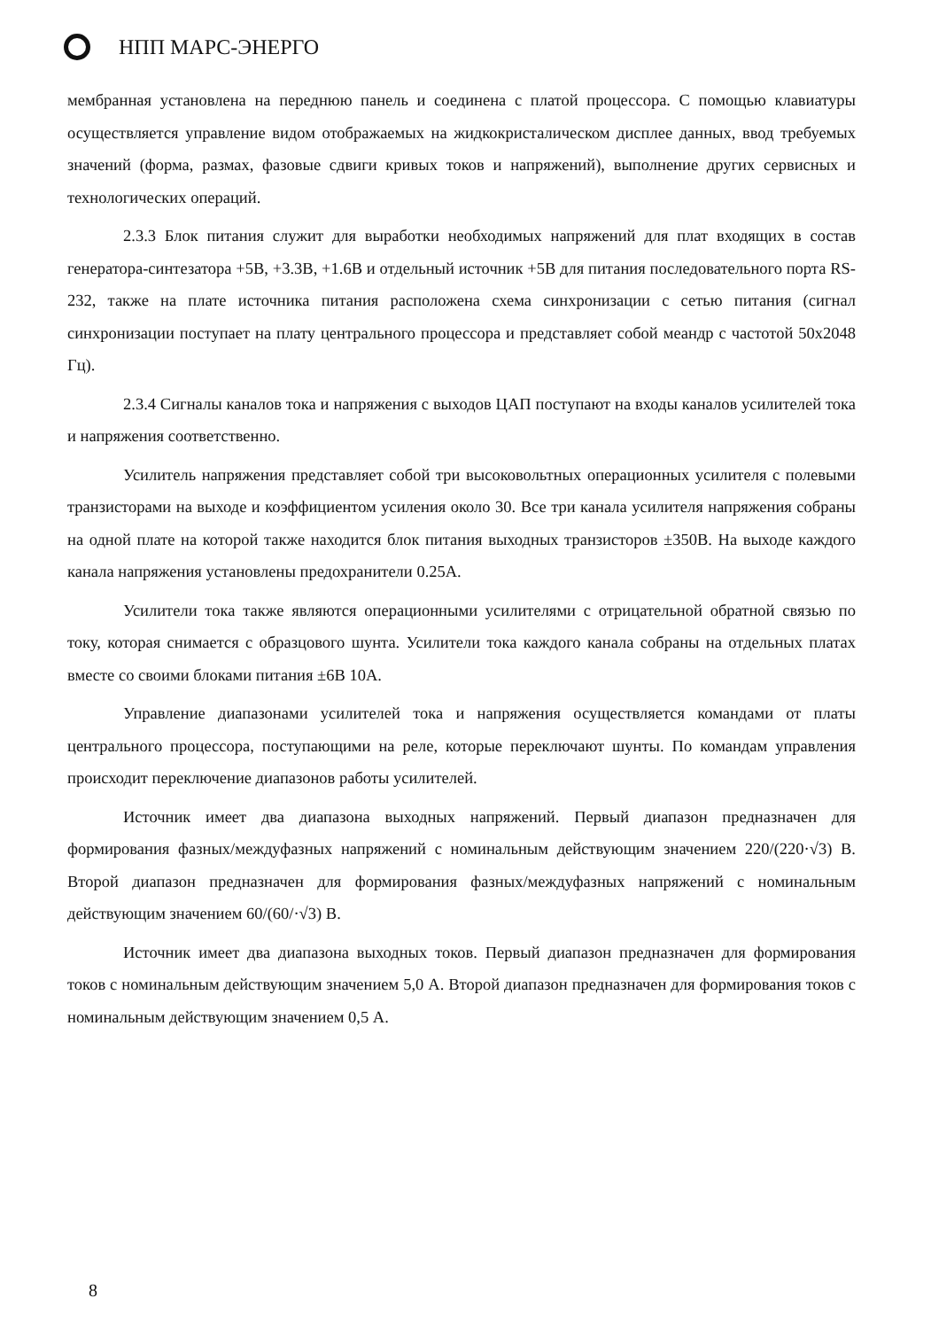НПП МАРС-ЭНЕРГО
мембранная установлена на переднюю панель и соединена с платой процессора. С помощью клавиатуры осуществляется управление видом отображаемых на жидкокристалическом дисплее данных, ввод требуемых значений (форма, размах, фазовые сдвиги кривых токов и напряжений), выполнение других сервисных и технологических операций.
2.3.3 Блок питания служит для выработки необходимых напряжений для плат входящих в состав генератора-синтезатора +5В, +3.3В, +1.6В и отдельный источник +5В для питания последовательного порта RS-232, также на плате источника питания расположена схема синхронизации с сетью питания (сигнал синхронизации поступает на плату центрального процессора и представляет собой меандр с частотой 50x2048 Гц).
2.3.4 Сигналы каналов тока и напряжения с выходов ЦАП поступают на входы каналов усилителей тока и напряжения соответственно.
Усилитель напряжения представляет собой три высоковольтных операционных усилителя с полевыми транзисторами на выходе и коэффициентом усиления около 30. Все три канала усилителя напряжения собраны на одной плате на которой также находится блок питания выходных транзисторов ±350В. На выходе каждого канала напряжения установлены предохранители 0.25А.
Усилители тока также являются операционными усилителями с отрицательной обратной связью по току, которая снимается с образцового шунта. Усилители тока каждого канала собраны на отдельных платах вместе со своими блоками питания ±6В 10А.
Управление диапазонами усилителей тока и напряжения осуществляется командами от платы центрального процессора, поступающими на реле, которые переключают шунты. По командам управления происходит переключение диапазонов работы усилителей.
Источник имеет два диапазона выходных напряжений. Первый диапазон предназначен для формирования фазных/междуфазных напряжений с номинальным действующим значением 220/(220·√3) В. Второй диапазон предназначен для формирования фазных/междуфазных напряжений с номинальным действующим значением 60/(60/·√3) В.
Источник имеет два диапазона выходных токов. Первый диапазон предназначен для формирования токов с номинальным действующим значением 5,0 А. Второй диапазон предназначен для формирования токов с номинальным действующим значением 0,5 А.
8